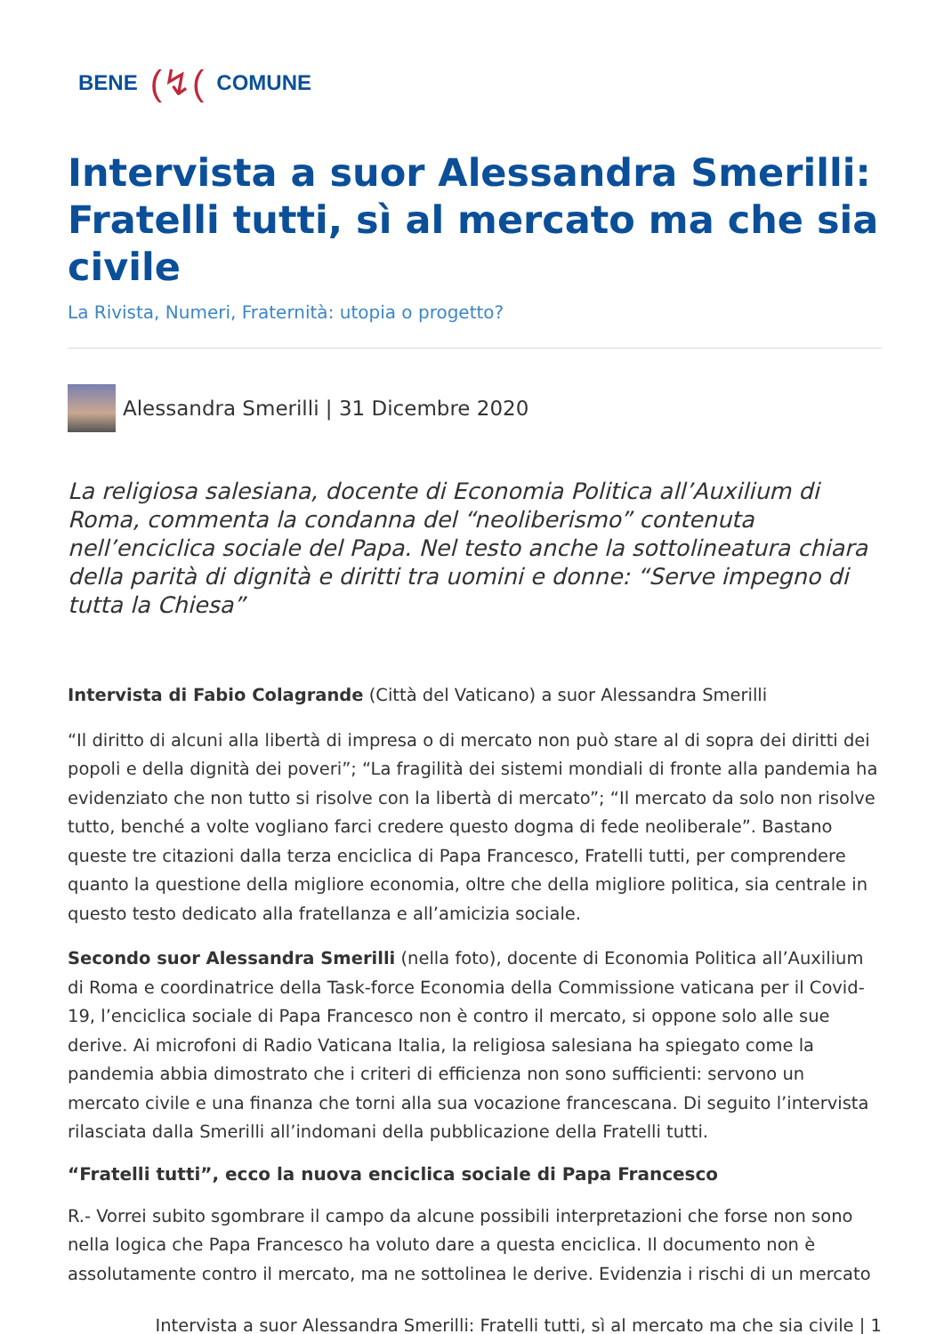BENE (↯(COMUNE
Intervista a suor Alessandra Smerilli: Fratelli tutti, sì al mercato ma che sia civile
La Rivista, Numeri, Fraternità: utopia o progetto?
Alessandra Smerilli | 31 Dicembre 2020
La religiosa salesiana, docente di Economia Politica all’Auxilium di Roma, commenta la condanna del “neoliberismo” contenuta nell’enciclica sociale del Papa. Nel testo anche la sottolineatura chiara della parità di dignità e diritti tra uomini e donne: “Serve impegno di tutta la Chiesa”
Intervista di Fabio Colagrande (Città del Vaticano) a suor Alessandra Smerilli
“Il diritto di alcuni alla libertà di impresa o di mercato non può stare al di sopra dei diritti dei popoli e della dignità dei poveri”; “La fragilità dei sistemi mondiali di fronte alla pandemia ha evidenziato che non tutto si risolve con la libertà di mercato”; “Il mercato da solo non risolve tutto, benché a volte vogliano farci credere questo dogma di fede neoliberale”. Bastano queste tre citazioni dalla terza enciclica di Papa Francesco, Fratelli tutti, per comprendere quanto la questione della migliore economia, oltre che della migliore politica, sia centrale in questo testo dedicato alla fratellanza e all’amicizia sociale.
Secondo suor Alessandra Smerilli (nella foto), docente di Economia Politica all’Auxilium di Roma e coordinatrice della Task-force Economia della Commissione vaticana per il Covid-19, l’enciclica sociale di Papa Francesco non è contro il mercato, si oppone solo alle sue derive. Ai microfoni di Radio Vaticana Italia, la religiosa salesiana ha spiegato come la pandemia abbia dimostrato che i criteri di efficienza non sono sufficienti: servono un mercato civile e una finanza che torni alla sua vocazione francescana. Di seguito l’intervista rilasciata dalla Smerilli all’indomani della pubblicazione della Fratelli tutti.
“Fratelli tutti”, ecco la nuova enciclica sociale di Papa Francesco
R.- Vorrei subito sgombrare il campo da alcune possibili interpretazioni che forse non sono nella logica che Papa Francesco ha voluto dare a questa enciclica. Il documento non è assolutamente contro il mercato, ma ne sottolinea le derive. Evidenzia i rischi di un mercato
Intervista a suor Alessandra Smerilli: Fratelli tutti, sì al mercato ma che sia civile | 1